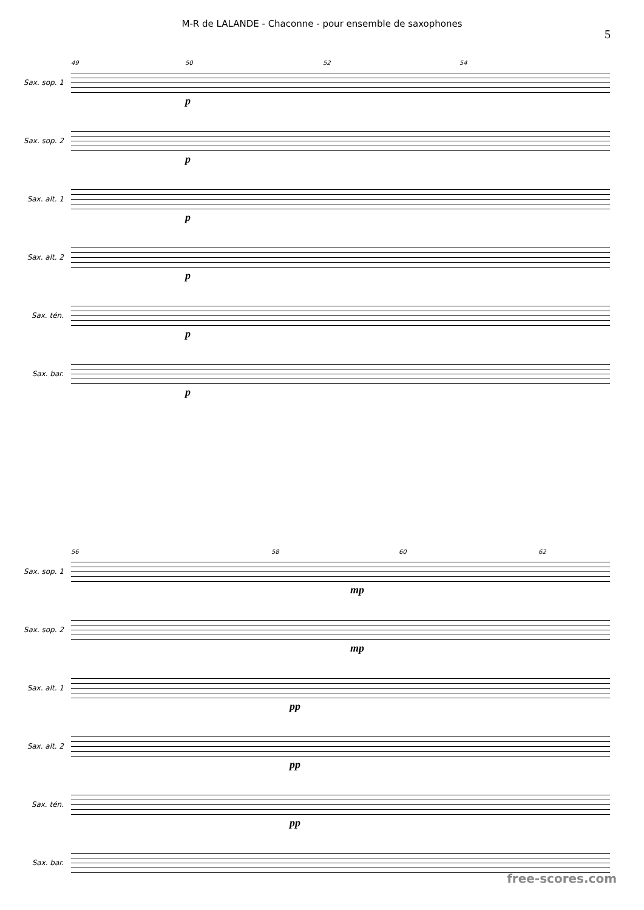M-R de LALANDE - Chaconne - pour ensemble de saxophones
5
Sax. sop. 1
49 50 52 54
p
Sax. sop. 2
p
Sax. alt. 1
p
Sax. alt. 2
p
Sax. tén.
p
Sax. bar.
p
Sax. sop. 1
56 58 60 62
mp
Sax. sop. 2
mp
Sax. alt. 1
pp
Sax. alt. 2
pp
Sax. tén.
pp
Sax. bar.
free-scores.com